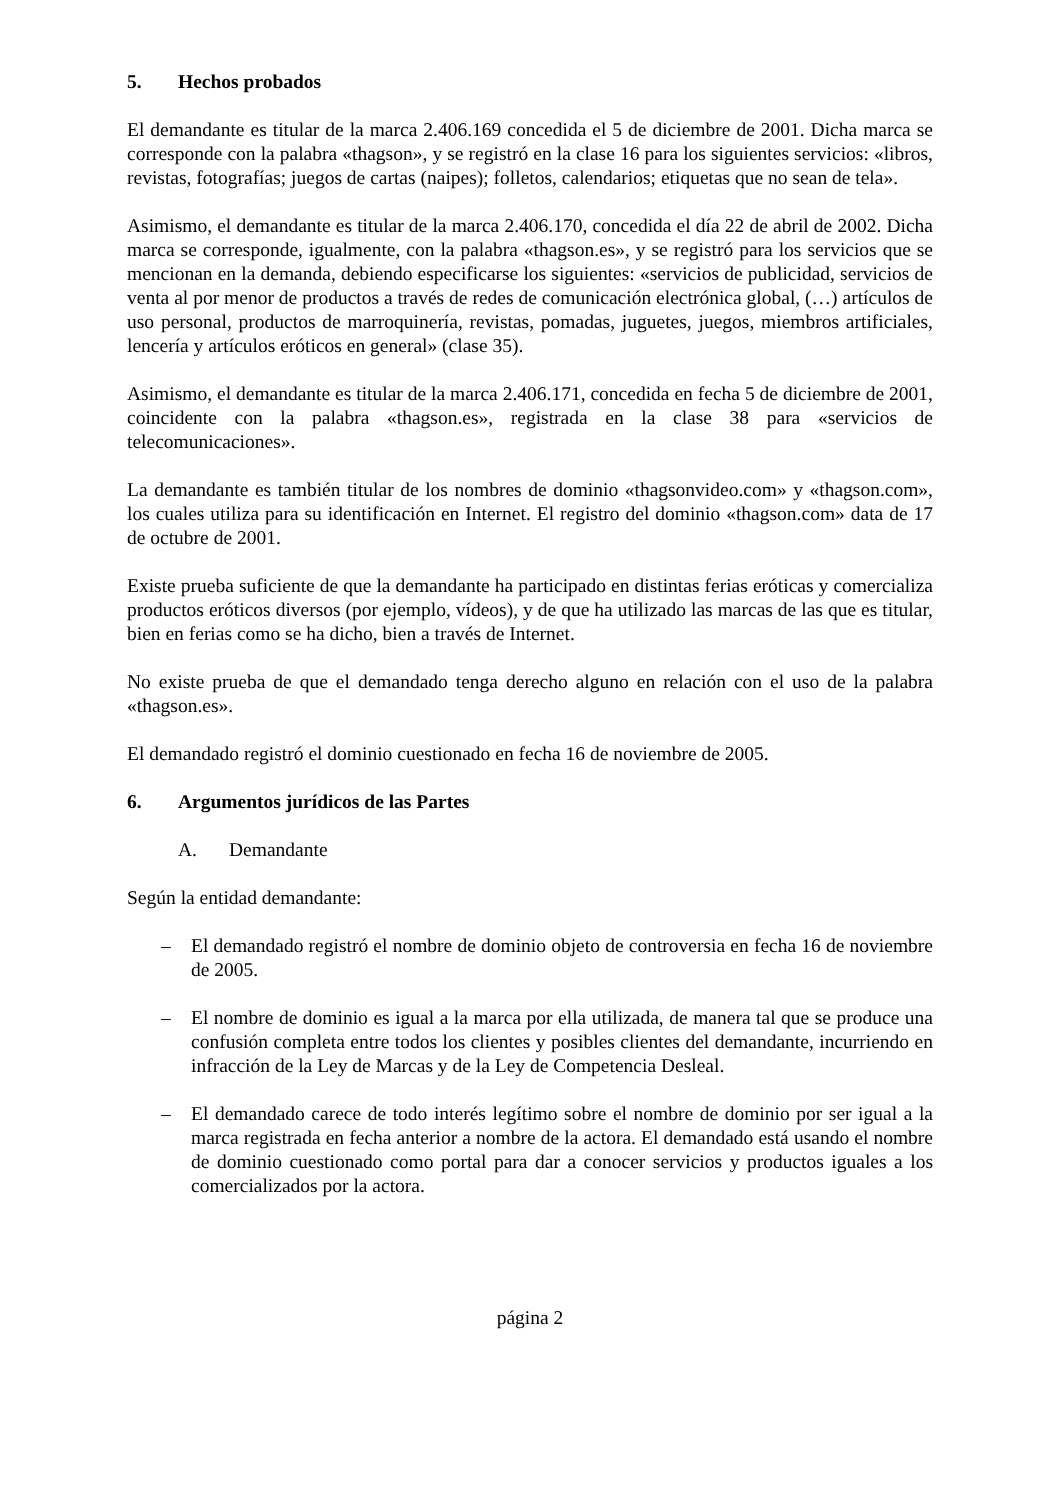5. Hechos probados
El demandante es titular de la marca 2.406.169 concedida el 5 de diciembre de 2001. Dicha marca se corresponde con la palabra «thagson», y se registró en la clase 16 para los siguientes servicios: «libros, revistas, fotografías; juegos de cartas (naipes); folletos, calendarios; etiquetas que no sean de tela».
Asimismo, el demandante es titular de la marca 2.406.170, concedida el día 22 de abril de 2002. Dicha marca se corresponde, igualmente, con la palabra «thagson.es», y se registró para los servicios que se mencionan en la demanda, debiendo especificarse los siguientes: «servicios de publicidad, servicios de venta al por menor de productos a través de redes de comunicación electrónica global, (…) artículos de uso personal, productos de marroquinería, revistas, pomadas, juguetes, juegos, miembros artificiales, lencería y artículos eróticos en general» (clase 35).
Asimismo, el demandante es titular de la marca 2.406.171, concedida en fecha 5 de diciembre de 2001, coincidente con la palabra «thagson.es», registrada en la clase 38 para «servicios de telecomunicaciones».
La demandante es también titular de los nombres de dominio «thagsonvideo.com» y «thagson.com», los cuales utiliza para su identificación en Internet. El registro del dominio «thagson.com» data de 17 de octubre de 2001.
Existe prueba suficiente de que la demandante ha participado en distintas ferias eróticas y comercializa productos eróticos diversos (por ejemplo, vídeos), y de que ha utilizado las marcas de las que es titular, bien en ferias como se ha dicho, bien a través de Internet.
No existe prueba de que el demandado tenga derecho alguno en relación con el uso de la palabra «thagson.es».
El demandado registró el dominio cuestionado en fecha 16 de noviembre de 2005.
6. Argumentos jurídicos de las Partes
A. Demandante
Según la entidad demandante:
– El demandado registró el nombre de dominio objeto de controversia en fecha 16 de noviembre de 2005.
– El nombre de dominio es igual a la marca por ella utilizada, de manera tal que se produce una confusión completa entre todos los clientes y posibles clientes del demandante, incurriendo en infracción de la Ley de Marcas y de la Ley de Competencia Desleal.
– El demandado carece de todo interés legítimo sobre el nombre de dominio por ser igual a la marca registrada en fecha anterior a nombre de la actora. El demandado está usando el nombre de dominio cuestionado como portal para dar a conocer servicios y productos iguales a los comercializados por la actora.
página 2